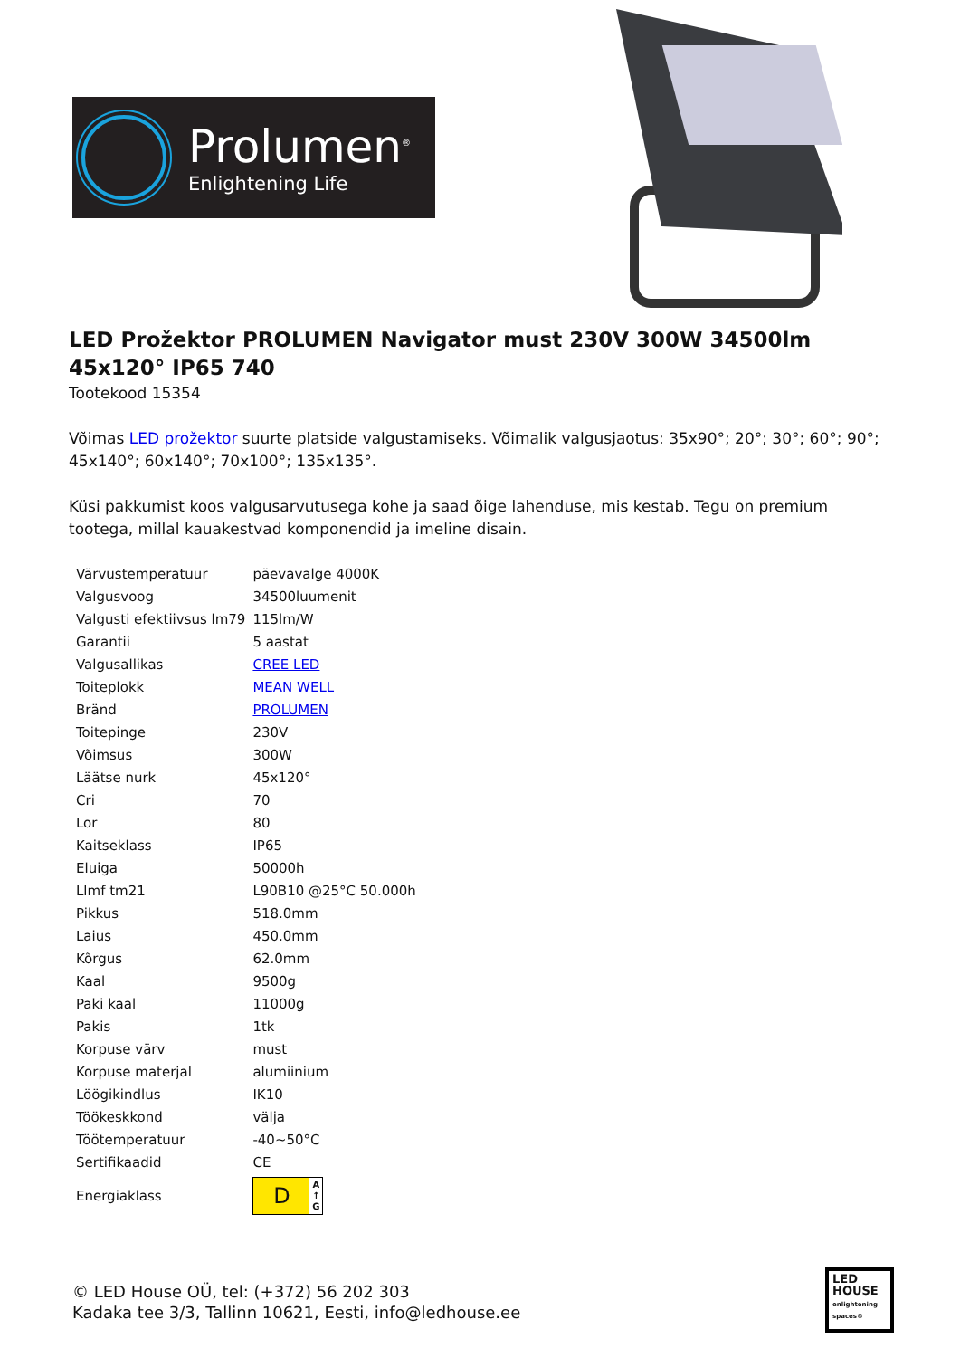Prolumen<sup>®</sup>
Enlightening Life
LED Prožektor PROLUMEN Navigator must 230V 300W 34500lm 45x120° IP65 740
Tootekood 15354
Võimas LED prožektor suurte platside valgustamiseks. Võimalik valgusjaotus: 35x90°; 20°; 30°; 60°; 90°; 45x140°; 60x140°; 70x100°; 135x135°.
Küsi pakkumist koos valgusarvutusega kohe ja saad õige lahenduse, mis kestab. Tegu on premium tootega, millal kauakestvad komponendid ja imeline disain.
| Värvustemperatuur | päevavalge 4000K |
| Valgusvoog | 34500luumenit |
| Valgusti efektiivsus lm79 | 115lm/W |
| Garantii | 5 aastat |
| Valgusallikas | CREE LED |
| Toiteplokk | MEAN WELL |
| Bränd | PROLUMEN |
| Toitepinge | 230V |
| Võimsus | 300W |
| Läätse nurk | 45x120° |
| Cri | 70 |
| Lor | 80 |
| Kaitseklass | IP65 |
| Eluiga | 50000h |
| Llmf tm21 | L90B10 @25°C 50.000h |
| Pikkus | 518.0mm |
| Laius | 450.0mm |
| Kõrgus | 62.0mm |
| Kaal | 9500g |
| Paki kaal | 11000g |
| Pakis | 1tk |
| Korpuse värv | must |
| Korpuse materjal | alumiinium |
| Löögikindlus | IK10 |
| Töökeskkond | välja |
| Töötemperatuur | -40~50°C |
| Sertifikaadid | CE |
| Energiaklass | D A ↑ G |
© LED House OÜ, tel: (+372) 56 202 303
Kadaka tee 3/3, Tallinn 10621, Eesti, info@ledhouse.ee
LED
HOUSE
enlightening spaces®